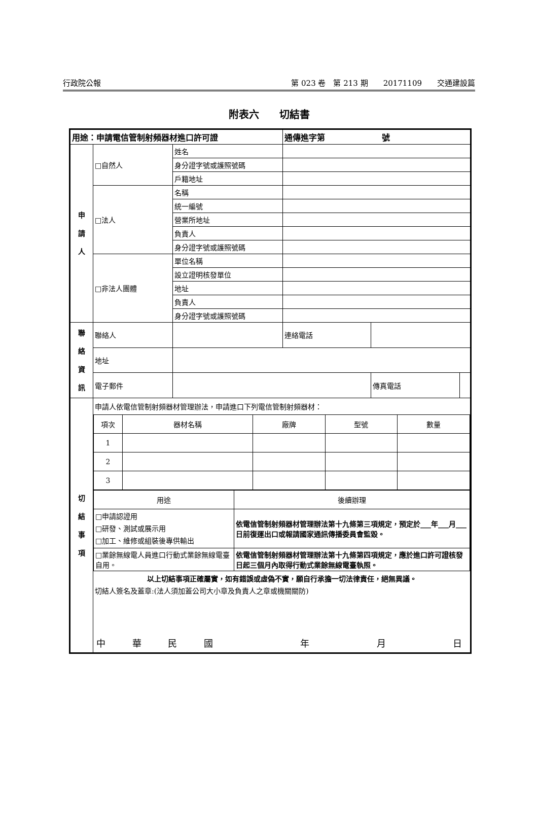行政院公報 第 023 卷　第 213 期　　20171109　　交通建設篇
附表六　　切結書
| 用途：申請電信管制射頻器材進口許可證 | | | 通傳進字第 號 | | |
| 申 請 人 | □自然人 | 姓名 | | | |
| | | 身分證字號或護照號碼 | | | |
| | | 戶籍地址 | | | |
| | □法人 | 名稱 | | | |
| | | 統一編號 | | | |
| | | 營業所地址 | | | |
| | | 負責人 | | | |
| | | 身分證字號或護照號碼 | | | |
| | □非法人團體 | 單位名稱 | | | |
| | | 設立證明核發單位 | | | |
| | | 地址 | | | |
| | | 負責人 | | | |
| | | 身分證字號或護照號碼 | | | |
| 聯 絡 資 訊 | 聯絡人 | | 連絡電話 | | |
| | 地址 | | | | |
| | 電子郵件 | | | 傳真電話 | |
| 切 結 事 項 | 申請人依電信管制射頻器材管理辦法，申請進口下列電信管制射頻器材： / 項次 / 器材名稱 / 廠牌 / 型號 / 數量 / / 1 / / / / / / 2 / / / / / / 3 / / / / / / 用途 / 後續辦理 / / □申請認證用 □研發、測試或展示用 □加工、維修或組裝後專供輸出 / 依電信管制射頻器材管理辦法第十九條第三項規定，預定於___年___月___日前復運出口或報請國家通訊傳播委員會監毀。 / / □業餘無線電人員進口行動式業餘無線電臺自用。 / 依電信管制射頻器材管理辦法第十九條第四項規定，應於進口許可證核發日起三個月內取得行動式業餘無線電臺執照。 / 以上切結事項正確屬實，如有錯誤或虛偽不實，願自行承擔一切法律責任，絕無異議。 切結人簽名及蓋章:(法人須加蓋公司大小章及負責人之章或機關關防) 中 華 民 國 年 月 日 | | | | |